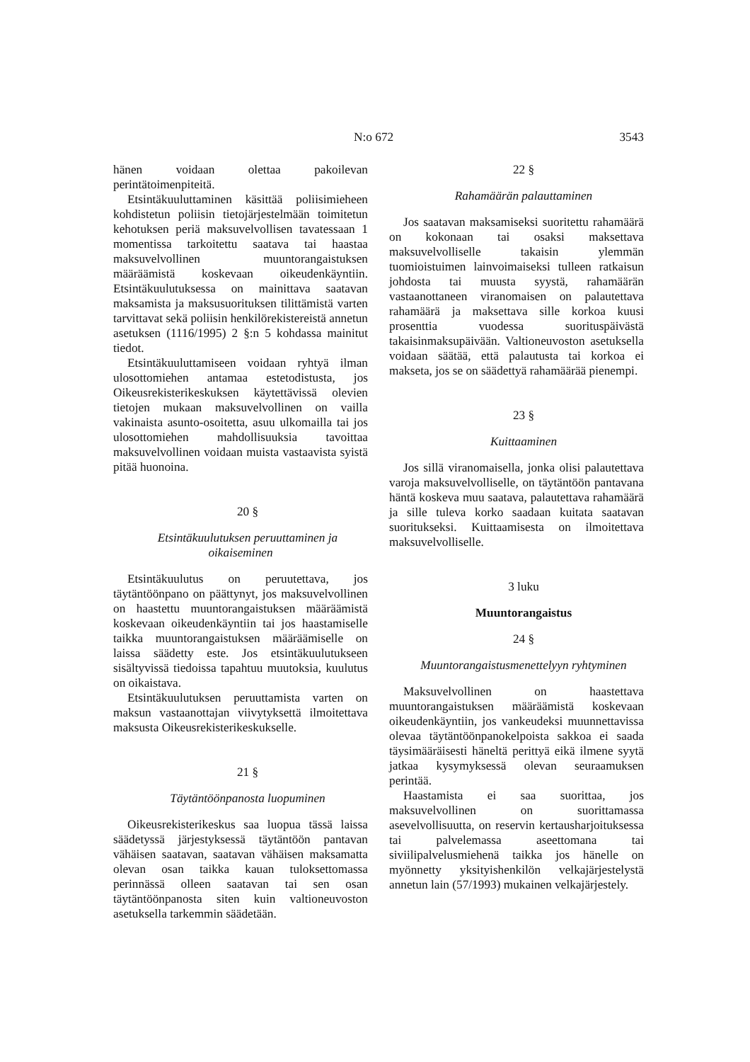N:o 672 3543
hänen voidaan olettaa pakoilevan perintätoimenpiteitä.
Etsintäkuuluttaminen käsittää poliisimieheen kohdistetun poliisin tietojärjestelmään toimitetun kehotuksen periä maksuvelvollisen tavatessaan 1 momentissa tarkoitettu saatava tai haastaa maksuvelvollinen muuntorangaistuksen määräämistä koskevaan oikeudenkäyntiin. Etsintäkuulutuksessa on mainittava saatavan maksamista ja maksusuorituksen tilittämistä varten tarvittavat sekä poliisin henkilörekistereistä annetun asetuksen (1116/1995) 2 §:n 5 kohdassa mainitut tiedot.
Etsintäkuuluttamiseen voidaan ryhtyä ilman ulosottomiehen antamaa estetodistusta, jos Oikeusrekisterikeskuksen käytettävissä olevien tietojen mukaan maksuvelvollinen on vailla vakinaista asunto-osoitetta, asuu ulkomailla tai jos ulosottomiehen mahdollisuuksia tavoittaa maksuvelvollinen voidaan muista vastaavista syistä pitää huonoina.
20 §
Etsintäkuulutuksen peruuttaminen ja oikaiseminen
Etsintäkuulutus on peruutettava, jos täytäntöönpano on päättynyt, jos maksuvelvollinen on haastettu muuntorangaistuksen määräämistä koskevaan oikeudenkäyntiin tai jos haastamiselle taikka muuntorangaistuksen määräämiselle on laissa säädetty este. Jos etsintäkuulutukseen sisältyvissä tiedoissa tapahtuu muutoksia, kuulutus on oikaistava.
Etsintäkuulutuksen peruuttamista varten on maksun vastaanottajan viivytyksettä ilmoitettava maksusta Oikeusrekisterikeskukselle.
21 §
Täytäntöönpanosta luopuminen
Oikeusrekisterikeskus saa luopua tässä laissa säädetyssä järjestyksessä täytäntöön pantavan vähäisen saatavan, saatavan vähäisen maksamatta olevan osan taikka kauan tuloksettomassa perinnässä olleen saatavan tai sen osan täytäntöönpanosta siten kuin valtioneuvoston asetuksella tarkemmin säädetään.
22 §
Rahamäärän palauttaminen
Jos saatavan maksamiseksi suoritettu rahamäärä on kokonaan tai osaksi maksettava maksuvelvolliselle takaisin ylemmän tuomioistuimen lainvoimaiseksi tulleen ratkaisun johdosta tai muusta syystä, rahamäärän vastaanottaneen viranomaisen on palautettava rahamäärä ja maksettava sille korkoa kuusi prosenttia vuodessa suorituspäivästä takaisinmaksupäivään. Valtioneuvoston asetuksella voidaan säätää, että palautusta tai korkoa ei makseta, jos se on säädettyä rahamäärää pienempi.
23 §
Kuittaaminen
Jos sillä viranomaisella, jonka olisi palautettava varoja maksuvelvolliselle, on täytäntöön pantavana häntä koskeva muu saatava, palautettava rahamäärä ja sille tuleva korko saadaan kuitata saatavan suoritukseksi. Kuittaamisesta on ilmoitettava maksuvelvolliselle.
3 luku
Muuntorangaistus
24 §
Muuntorangaistusmenettelyyn ryhtyminen
Maksuvelvollinen on haastettava muuntorangaistuksen määräämistä koskevaan oikeudenkäyntiin, jos vankeudeksi muunnettavissa olevaa täytäntöönpanokelpoista sakkoa ei saada täysimääräisesti häneltä perittyä eikä ilmene syytä jatkaa kysymyksessä olevan seuraamuksen perintää.
Haastamista ei saa suorittaa, jos maksuvelvollinen on suorittamassa asevelvollisuutta, on reservin kertausharjoituksessa tai palvelemassa aseettomana tai siviilipalvelusmiehenä taikka jos hänelle on myönnetty yksityishenkilön velkajärjestelystä annetun lain (57/1993) mukainen velkajärjestely.